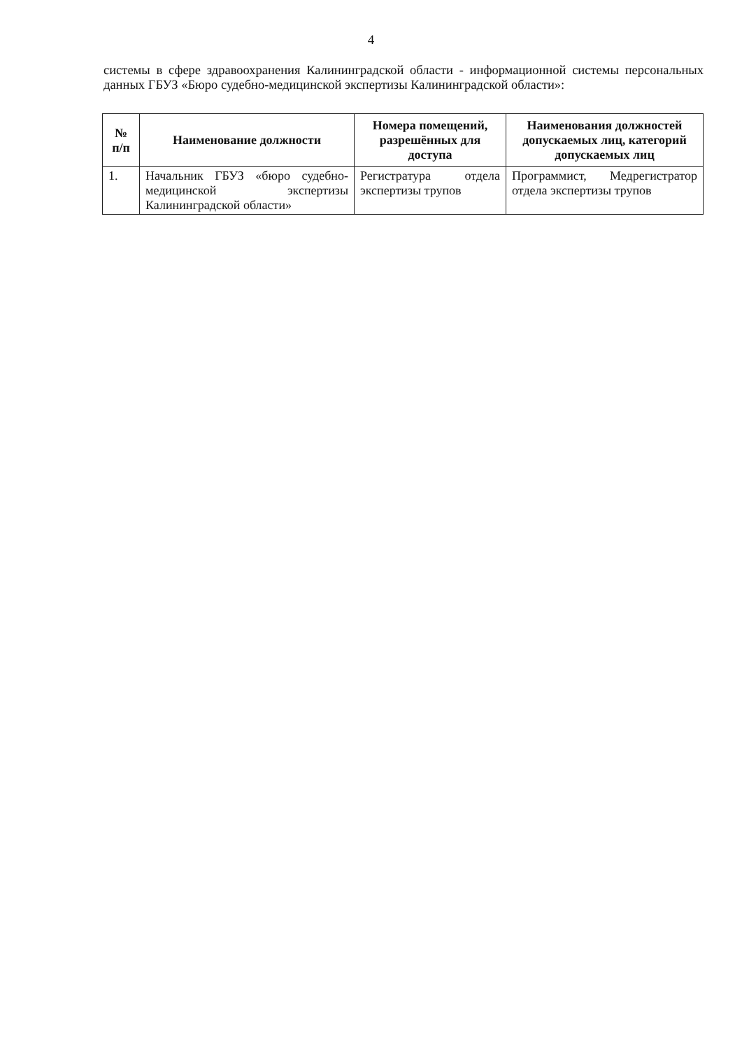4
системы в сфере здравоохранения Калининградской области - информационной системы персональных данных ГБУЗ «Бюро судебно-медицинской экспертизы Калининградской области»:
| № п/п | Наименование должности | Номера помещений, разрешённых для доступа | Наименования должностей допускаемых лиц, категорий допускаемых лиц |
| --- | --- | --- | --- |
| 1. | Начальник ГБУЗ «бюро судебно-медицинской экспертизы Калининградской области» | Регистратура отдела экспертизы трупов | Программист, Медрегистратор отдела экспертизы трупов |